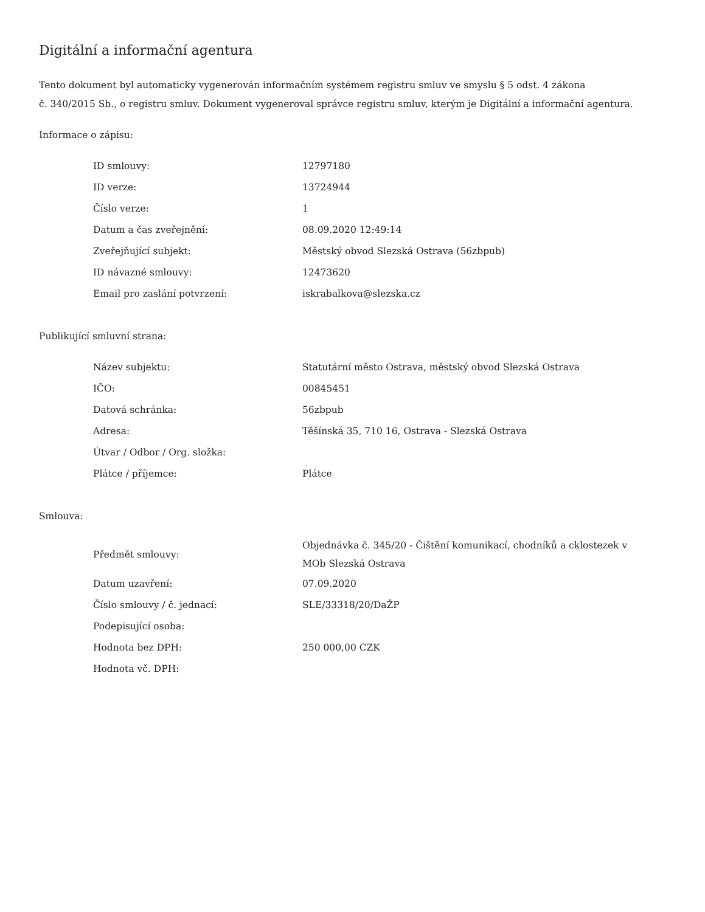Digitální a informační agentura
Tento dokument byl automaticky vygenerován informačním systémem registru smluv ve smyslu § 5 odst. 4 zákona
č. 340/2015 Sb., o registru smluv. Dokument vygeneroval správce registru smluv, kterým je Digitální a informační agentura.
Informace o zápisu:
| ID smlouvy: | 12797180 |
| ID verze: | 13724944 |
| Číslo verze: | 1 |
| Datum a čas zveřejnění: | 08.09.2020 12:49:14 |
| Zveřejňující subjekt: | Městský obvod Slezská Ostrava (56zbpub) |
| ID návazné smlouvy: | 12473620 |
| Email pro zaslání potvrzení: | iskrabalkova@slezska.cz |
Publikující smluvní strana:
| Název subjektu: | Statutární město Ostrava, městský obvod Slezská Ostrava |
| IČO: | 00845451 |
| Datová schránka: | 56zbpub |
| Adresa: | Těšínská 35, 710 16, Ostrava - Slezská Ostrava |
| Útvar / Odbor / Org. složka: | |
| Plátce / příjemce: | Plátce |
Smlouva:
| Předmět smlouvy: | Objednávka č. 345/20 - Čištění komunikací, chodníků a cklostezek v MOb Slezská Ostrava |
| Datum uzavření: | 07.09.2020 |
| Číslo smlouvy / č. jednací: | SLE/33318/20/DaŽP |
| Podepisující osoba: | |
| Hodnota bez DPH: | 250 000,00 CZK |
| Hodnota vč. DPH: | |